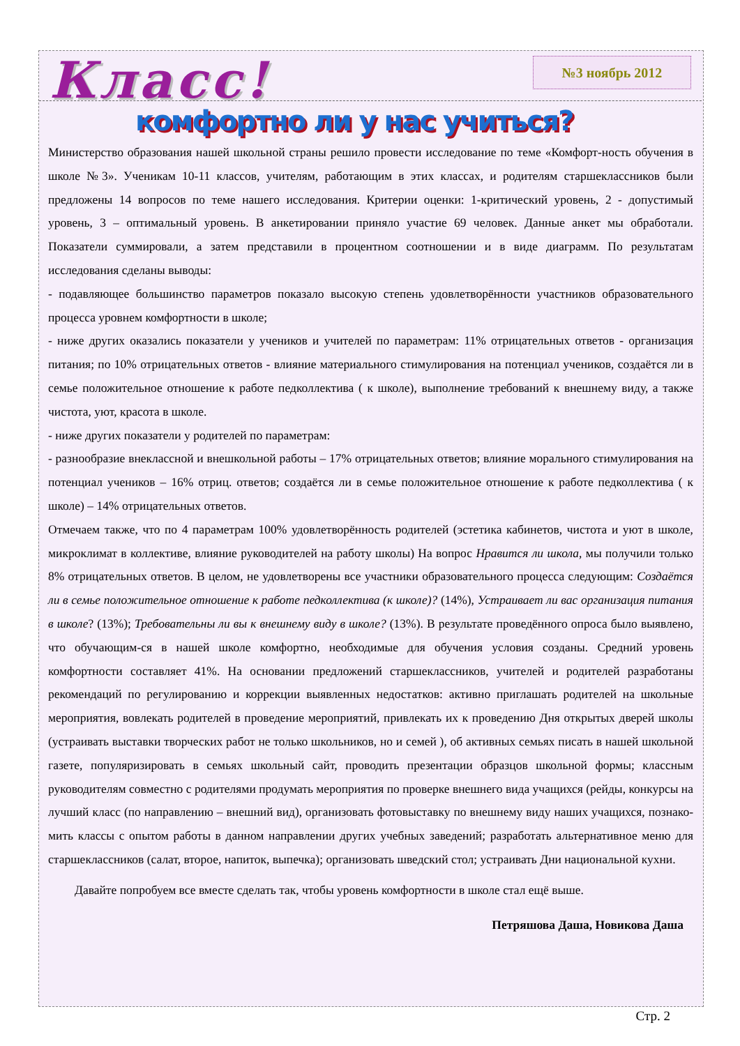Класс! №3 ноябрь 2012
комфортно ли у нас учиться?
Министерство образования нашей школьной страны решило провести исследование по теме «Комфорт-ность обучения в школе №3». Ученикам 10-11 классов, учителям, работающим в этих классах, и родителям старшеклассников были предложены 14 вопросов по теме нашего исследования. Критерии оценки: 1-критический уровень, 2 - допустимый уровень, 3 – оптимальный уровень. В анкетировании приняло участие 69 человек. Данные анкет мы обработали. Показатели суммировали, а затем представили в процентном соотношении и в виде диаграмм. По результатам исследования сделаны выводы:
- подавляющее большинство параметров показало высокую степень удовлетворённости участников образовательного процесса уровнем комфортности в школе;
- ниже других оказались показатели у учеников и учителей по параметрам: 11% отрицательных ответов - организация питания; по 10% отрицательных ответов - влияние материального стимулирования на потенциал учеников, создаётся ли в семье положительное отношение к работе педколлектива ( к школе), выполнение требований к внешнему виду, а также чистота, уют, красота в школе.
- ниже других показатели у родителей по параметрам:
- разнообразие внеклассной и внешкольной работы – 17% отрицательных ответов; влияние морального стимулирования на потенциал учеников – 16% отриц. ответов; создаётся ли в семье положительное отношение к работе педколлектива ( к школе) – 14% отрицательных ответов.
Отмечаем также, что по 4 параметрам 100% удовлетворённость родителей (эстетика кабинетов, чистота и уют в школе, микроклимат в коллективе, влияние руководителей на работу школы) На вопрос Нравится ли школа, мы получили только 8% отрицательных ответов. В целом, не удовлетворены все участники образовательного процесса следующим: Создаётся ли в семье положительное отношение к работе педколлектива (к школе)? (14%), Устраивает ли вас организация питания в школе? (13%); Требовательны ли вы к внешнему виду в школе? (13%). В результате проведённого опроса было выявлено, что обучающим-ся в нашей школе комфортно, необходимые для обучения условия созданы. Средний уровень комфортности составляет 41%. На основании предложений старшеклассников, учителей и родителей разработаны рекомендаций по регулированию и коррекции выявленных недостатков: активно приглашать родителей на школьные мероприятия, вовлекать родителей в проведение мероприятий, привлекать их к проведению Дня открытых дверей школы (устраивать выставки творческих работ не только школьников, но и семей ), об активных семьях писать в нашей школьной газете, популяризировать в семьях школьный сайт, проводить презентации образцов школьной формы; классным руководителям совместно с родителями продумать мероприятия по проверке внешнего вида учащихся (рейды, конкурсы на лучший класс (по направлению – внешний вид), организовать фотовыставку по внешнему виду наших учащихся, познако-мить классы с опытом работы в данном направлении других учебных заведений; разработать альтернативное меню для старшеклассников (салат, второе, напиток, выпечка); организовать шведский стол; устраивать Дни национальной кухни.
Давайте попробуем все вместе сделать так, чтобы уровень комфортности в школе стал ещё выше.
Петряшова Даша, Новикова Даша
Стр. 2